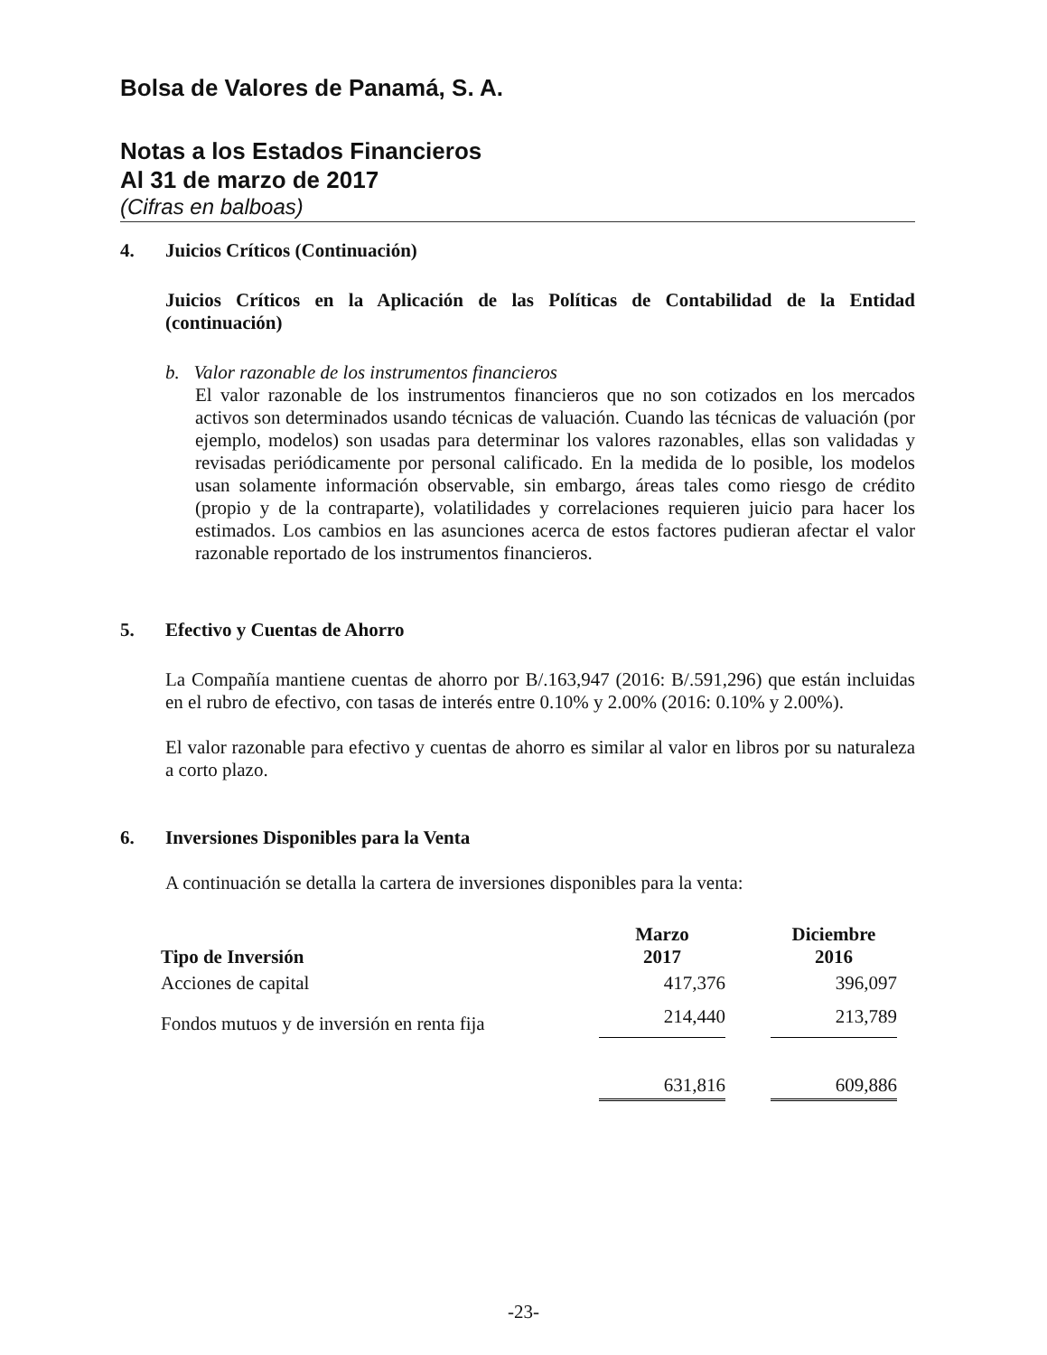Bolsa de Valores de Panamá, S. A.
Notas a los Estados Financieros
Al 31 de marzo de 2017
(Cifras en balboas)
4. Juicios Críticos (Continuación)
Juicios Críticos en la Aplicación de las Políticas de Contabilidad de la Entidad (continuación)
b. Valor razonable de los instrumentos financieros
El valor razonable de los instrumentos financieros que no son cotizados en los mercados activos son determinados usando técnicas de valuación. Cuando las técnicas de valuación (por ejemplo, modelos) son usadas para determinar los valores razonables, ellas son validadas y revisadas periódicamente por personal calificado. En la medida de lo posible, los modelos usan solamente información observable, sin embargo, áreas tales como riesgo de crédito (propio y de la contraparte), volatilidades y correlaciones requieren juicio para hacer los estimados. Los cambios en las asunciones acerca de estos factores pudieran afectar el valor razonable reportado de los instrumentos financieros.
5. Efectivo y Cuentas de Ahorro
La Compañía mantiene cuentas de ahorro por B/.163,947 (2016: B/.591,296) que están incluidas en el rubro de efectivo, con tasas de interés entre 0.10% y 2.00% (2016: 0.10% y 2.00%).
El valor razonable para efectivo y cuentas de ahorro es similar al valor en libros por su naturaleza a corto plazo.
6. Inversiones Disponibles para la Venta
A continuación se detalla la cartera de inversiones disponibles para la venta:
| Tipo de Inversión | Marzo 2017 | | Diciembre 2016 |
| --- | --- | --- | --- |
| Acciones de capital | 417,376 | | 396,097 |
| Fondos mutuos y de inversión en renta fija | 214,440 | | 213,789 |
| | 631,816 | | 609,886 |
-23-